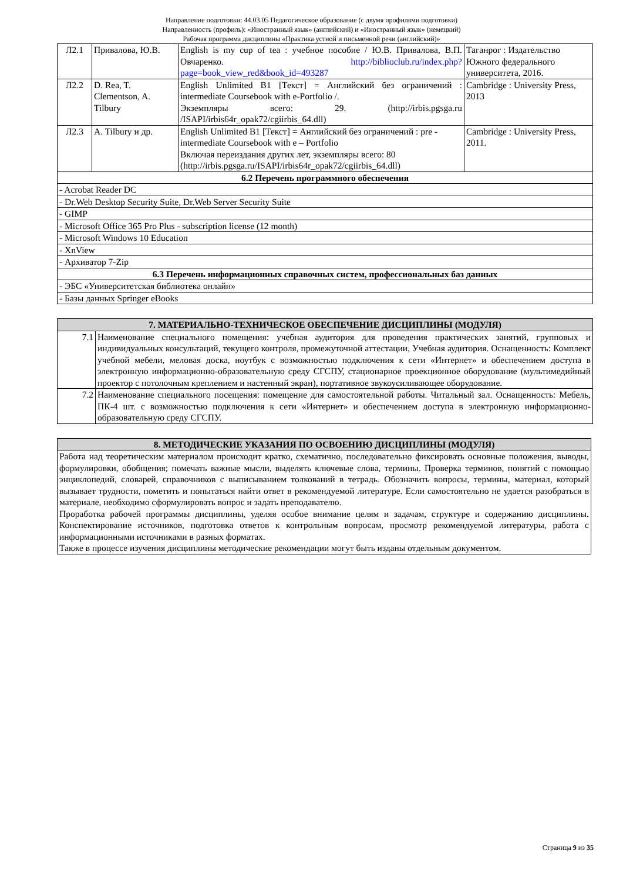Направление подготовки: 44.03.05 Педагогическое образование (с двумя профилями подготовки)
Направленность (профиль): «Иностранный язык» (английский) и «Иностранный язык» (немецкий)
Рабочая программа дисциплины «Практика устной и письменной речи (английский)»
| Л2.1 | Привалова, Ю.В. | English is my cup of tea : учебное пособие / Ю.В. Привалова, В.П. Овчаренко. http://biblioclub.ru/index.php?page=book_view_red&book_id=493287 | Таганрог : Издательство Южного федерального университета, 2016. |
| Л2.2 | D. Rea, T. Clementson, A. Tilbury | English Unlimited B1 [Текст] = Английский без ограничений : intermediate Coursebook with e-Portfolio /. Экземпляры всего: 29. (http://irbis.pgsga.ru /ISAPI/irbis64r_opak72/cgiirbis_64.dll) | Cambridge : University Press, 2013 |
| Л2.3 | A. Tilbury и др. | English Unlimited B1 [Текст] = Английский без ограничений : pre - intermediate Coursebook with e – Portfolio Включая переиздания других лет, экземпляры всего: 80 (http://irbis.pgsga.ru/ISAPI/irbis64r_opak72/cgiirbis_64.dll) | Cambridge : University Press, 2011. |
| 6.2 Перечень программного обеспечения | | | |
| - Acrobat Reader DC | | | |
| - Dr.Web Desktop Security Suite, Dr.Web Server Security Suite | | | |
| - GIMP | | | |
| - Microsoft Office 365 Pro Plus - subscription license (12 month) | | | |
| - Microsoft Windows 10 Education | | | |
| - XnView | | | |
| - Архиватор 7-Zip | | | |
| 6.3 Перечень информационных справочных систем, профессиональных баз данных | | | |
| - ЭБС «Университетская библиотека онлайн» | | | |
| - Базы данных Springer eBooks | | | |
| 7. МАТЕРИАЛЬНО-ТЕХНИЧЕСКОЕ ОБЕСПЕЧЕНИЕ ДИСЦИПЛИНЫ (МОДУЛЯ) | |
| --- | --- |
| 7.1 | Наименование специального помещения: учебная аудитория для проведения практических занятий, групповых и индивидуальных консультаций, текущего контроля, промежуточной аттестации, Учебная аудитория. Оснащенность: Комплект учебной мебели, меловая доска, ноутбук с возможностью подключения к сети «Интернет» и обеспечением доступа в электронную информационно-образовательную среду СГСПУ, стационарное проекционное оборудование (мультимедийный проектор с потолочным креплением и настенный экран), портативное звукоусиливающее оборудование. |
| 7.2 | Наименование специального посещения: помещение для самостоятельной работы. Читальный зал. Оснащенность: Мебель, ПК-4 шт. с возможностью подключения к сети «Интернет» и обеспечением доступа в электронную информационно-образовательную среду СГСПУ. |
| 8. МЕТОДИЧЕСКИЕ УКАЗАНИЯ ПО ОСВОЕНИЮ ДИСЦИПЛИНЫ (МОДУЛЯ) |
| --- |
| Работа над теоретическим материалом происходит кратко, схематично, последовательно фиксировать основные положения, выводы, формулировки, обобщения; помечать важные мысли, выделять ключевые слова, термины. Проверка терминов, понятий с помощью энциклопедий, словарей, справочников с выписыванием толкований в тетрадь. Обозначить вопросы, термины, материал, который вызывает трудности, пометить и попытаться найти ответ в рекомендуемой литературе. Если самостоятельно не удается разобраться в материале, необходимо сформулировать вопрос и задать преподавателю. Проработка рабочей программы дисциплины, уделяя особое внимание целям и задачам, структуре и содержанию дисциплины. Конспектирование источников, подготовка ответов к контрольным вопросам, просмотр рекомендуемой литературы, работа с информационными источниками в разных форматах. Также в процессе изучения дисциплины методические рекомендации могут быть изданы отдельным документом. |
Страница 9 из 35